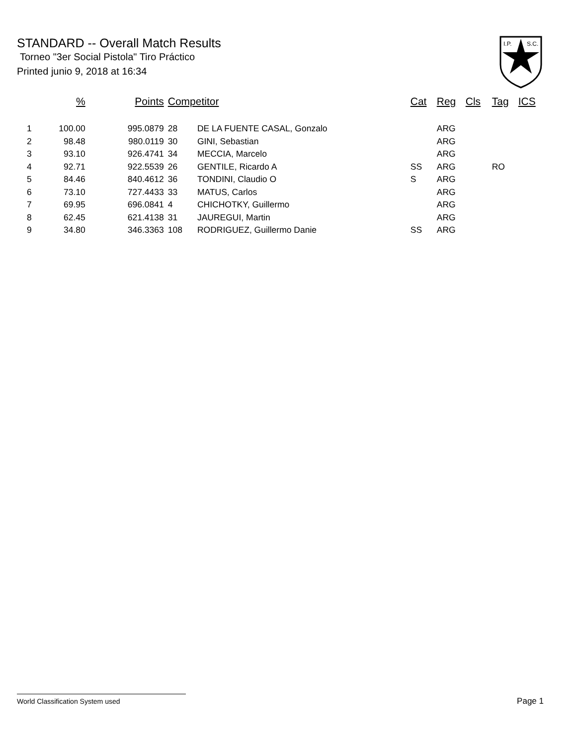STANDARD -- Overall Match Results
Torneo "3er Social Pistola" Tiro Práctico
Printed junio 9, 2018 at 16:34
I.P.
S.C.
| | % | Points | Competitor | | Cat | Reg | Cls | Tag | ICS |
| --- | --- | --- | --- | --- | --- | --- | --- | --- | --- |
| 1 | 100.00 | 995.0879 | 28 | DE LA FUENTE CASAL, Gonzalo | | ARG | | | |
| 2 | 98.48 | 980.0119 | 30 | GINI, Sebastian | | ARG | | | |
| 3 | 93.10 | 926.4741 | 34 | MECCIA, Marcelo | | ARG | | | |
| 4 | 92.71 | 922.5539 | 26 | GENTILE, Ricardo A | SS | ARG | | RO | |
| 5 | 84.46 | 840.4612 | 36 | TONDINI, Claudio O | S | ARG | | | |
| 6 | 73.10 | 727.4433 | 33 | MATUS, Carlos | | ARG | | | |
| 7 | 69.95 | 696.0841 | 4 | CHICHOTKY, Guillermo | | ARG | | | |
| 8 | 62.45 | 621.4138 | 31 | JAUREGUI, Martin | | ARG | | | |
| 9 | 34.80 | 346.3363 | 108 | RODRIGUEZ, Guillermo Danie | SS | ARG | | | |
World Classification System used Page 1